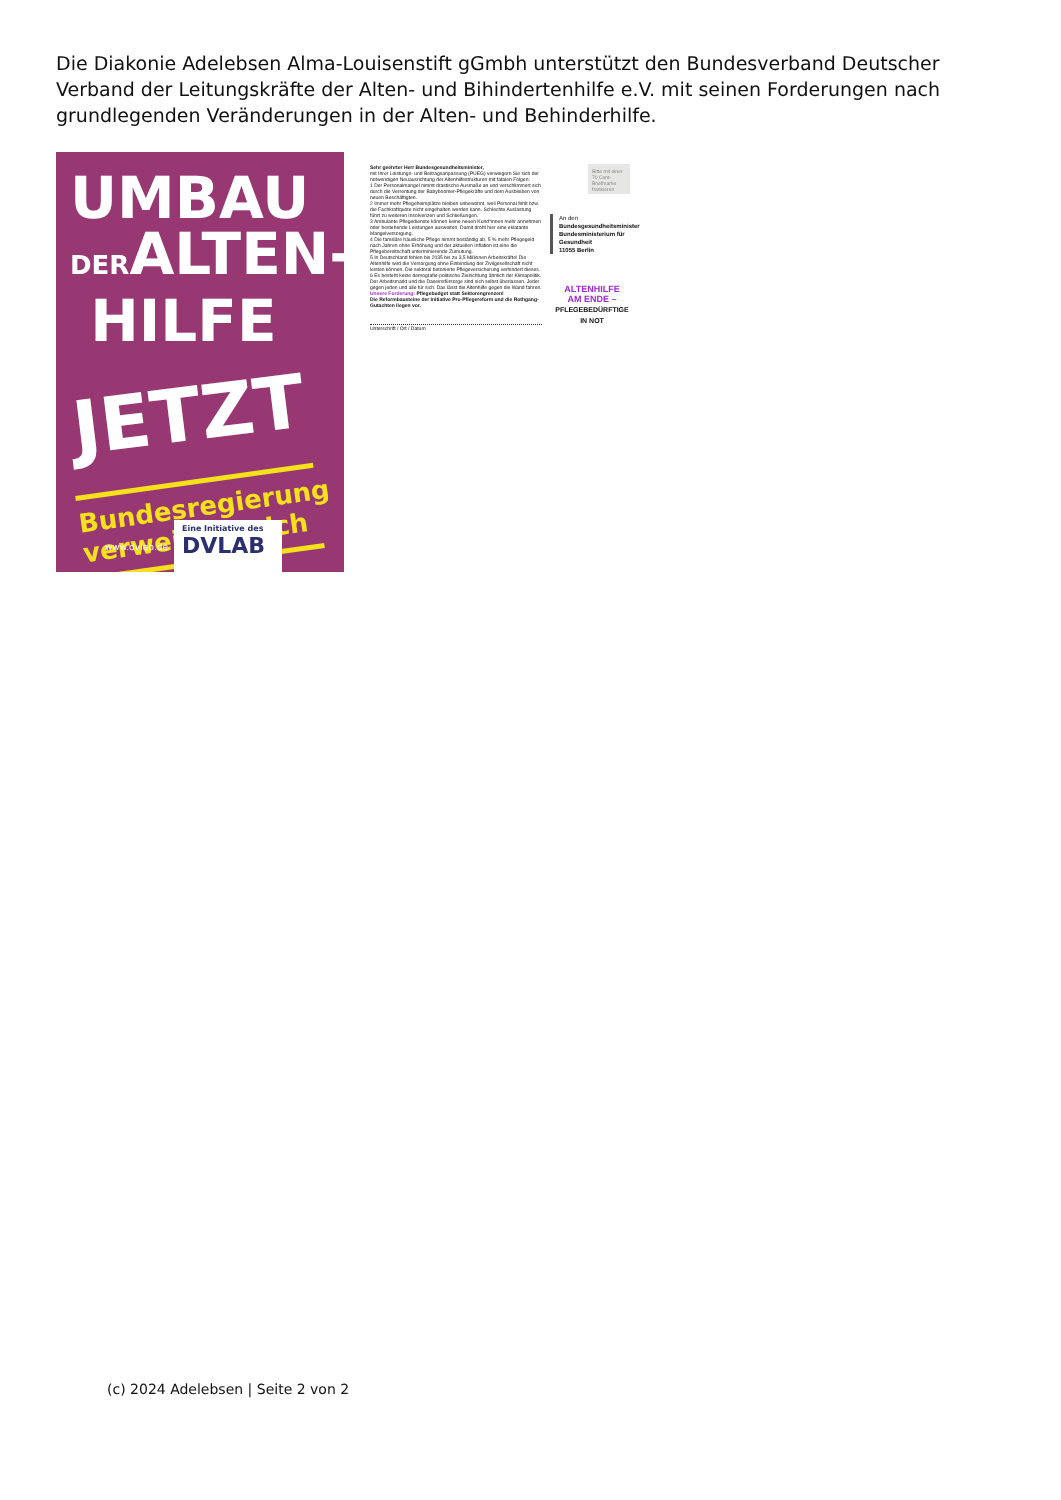Die Diakonie Adelebsen Alma-Louisenstift gGmbh unterstützt den Bundesverband Deutscher Verband der Leitungskräfte der Alten- und Bihindertenhilfe e.V. mit seinen Forderungen nach grundlegenden Veränderungen in der Alten- und Behinderhilfe.
UMBAU
DERALTEN-
HILFE
JETZT
Bundesregierung verweigert sich
www.dvlab.de
Eine Initiative des
DVLAB
Sehr geehrter Herr Bundesgesundheitsminister,
mit Ihrer Leistungs- und Beitragsanpassung (PUEG) verweigern Sie sich der notwendigen Neuausrichtung der Altenhilfestrukturen mit fatalen Folgen:
1 Der Personalmangel nimmt drastische Ausmaße an und verschlimmert sich durch die Verrentung der Babyboomer-Pflegekräfte und dem Ausbleiben von neuen Beschäftigten.
2 Immer mehr Pflegeheimplätze bleiben unbewohnt, weil Personal fehlt bzw. die Fachkraftquote nicht eingehalten werden kann. Schlechte Auslastung führt zu weiteren Insolvenzen und Schließungen.
3 Ambulante Pflegedienste können keine neuen Kund*innen mehr annehmen oder bestehende Leistungen ausweiten. Damit droht hier eine eklatante Mangelversorgung.
4 Die familiäre häusliche Pflege nimmt beständig ab. 5 % mehr Pflegegeld nach Jahren ohne Erhöhung und der aktuellen Inflation ist eine die Pflegebereitschaft unterminierende Zumutung.
5 In Deutschland fehlen bis 2035 bis zu 3,5 Millionen Arbeitskräfte! Die Altenhilfe wird die Versorgung ohne Einbindung der Zivilgesellschaft nicht leisten können. Die sektoral betonierte Pflegeversicherung verhindert dieses.
6 Es besteht keine demografie-politische Zielrichtung ähnlich der Klimapolitik. Der Arbeitsmarkt und die Daseinsfürsorge sind sich selbst überlassen. Jeder gegen jeden und alle für sich. Das lässt die Altenhilfe gegen die Wand fahren.
Unsere Forderung: Pflegebudget statt Sektorengrenzen!
Die Reformbausteine der Initiative Pro-Pflegereform und die Rothgang-Gutachten liegen vor.
Unterschrift / Ort / Datum
Bitte mit einer 70 Cent-Briefmarke frankieren
An den
Bundesgesundheitsminister
Bundesministerium für Gesundheit
11055 Berlin
ALTENHILFE
AM ENDE –
PFLEGEBEDÜRFTIGE
IN NOT
(c) 2024 Adelebsen | Seite 2 von 2